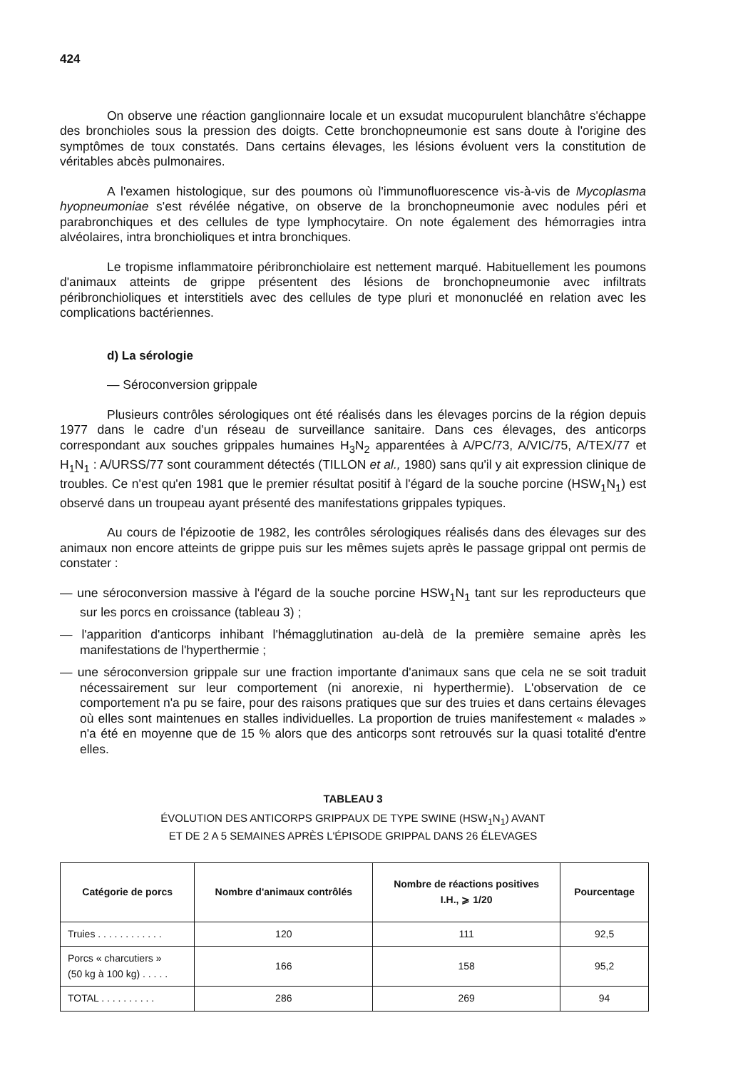424
On observe une réaction ganglionnaire locale et un exsudat mucopurulent blanchâtre s'échappe des bronchioles sous la pression des doigts. Cette bronchopneumonie est sans doute à l'origine des symptômes de toux constatés. Dans certains élevages, les lésions évoluent vers la constitution de véritables abcès pulmonaires.
A l'examen histologique, sur des poumons où l'immunofluorescence vis-à-vis de Mycoplasma hyopneumoniae s'est révélée négative, on observe de la bronchopneumonie avec nodules péri et parabronchiques et des cellules de type lymphocytaire. On note également des hémorragies intra alvéolaires, intra bronchioliques et intra bronchiques.
Le tropisme inflammatoire péribronchiolaire est nettement marqué. Habituellement les poumons d'animaux atteints de grippe présentent des lésions de bronchopneumonie avec infiltrats péribronchioliques et interstitiels avec des cellules de type pluri et mononucléé en relation avec les complications bactériennes.
d) La sérologie
— Séroconversion grippale
Plusieurs contrôles sérologiques ont été réalisés dans les élevages porcins de la région depuis 1977 dans le cadre d'un réseau de surveillance sanitaire. Dans ces élevages, des anticorps correspondant aux souches grippales humaines H<sub>3</sub>N<sub>2</sub> apparentées à A/PC/73, A/VIC/75, A/TEX/77 et H<sub>1</sub>N<sub>1</sub> : A/URSS/77 sont couramment détectés (TILLON et al., 1980) sans qu'il y ait expression clinique de troubles. Ce n'est qu'en 1981 que le premier résultat positif à l'égard de la souche porcine (HSW<sub>1</sub>N<sub>1</sub>) est observé dans un troupeau ayant présenté des manifestations grippales typiques.
Au cours de l'épizootie de 1982, les contrôles sérologiques réalisés dans des élevages sur des animaux non encore atteints de grippe puis sur les mêmes sujets après le passage grippal ont permis de constater :
— une séroconversion massive à l'égard de la souche porcine HSW<sub>1</sub>N<sub>1</sub> tant sur les reproducteurs que sur les porcs en croissance (tableau 3) ;
— l'apparition d'anticorps inhibant l'hémagglutination au-delà de la première semaine après les manifestations de l'hyperthermie ;
— une séroconversion grippale sur une fraction importante d'animaux sans que cela ne se soit traduit nécessairement sur leur comportement (ni anorexie, ni hyperthermie). L'observation de ce comportement n'a pu se faire, pour des raisons pratiques que sur des truies et dans certains élevages où elles sont maintenues en stalles individuelles. La proportion de truies manifestement « malades » n'a été en moyenne que de 15 % alors que des anticorps sont retrouvés sur la quasi totalité d'entre elles.
TABLEAU 3
ÉVOLUTION DES ANTICORPS GRIPPAUX DE TYPE SWINE (HSW<sub>1</sub>N<sub>1</sub>) AVANT
ET DE 2 A 5 SEMAINES APRÈS L'ÉPISODE GRIPPAL DANS 26 ÉLEVAGES
| Catégorie de porcs | Nombre d'animaux contrôlés | Nombre de réactions positives I.H., ⩾ 1/20 | Pourcentage |
| --- | --- | --- | --- |
| Truies . . . . . . . . . . . . | 120 | 111 | 92,5 |
| Porcs « charcutiers » (50 kg à 100 kg) . . . . . | 166 | 158 | 95,2 |
| TOTAL . . . . . . . . . . | 286 | 269 | 94 |